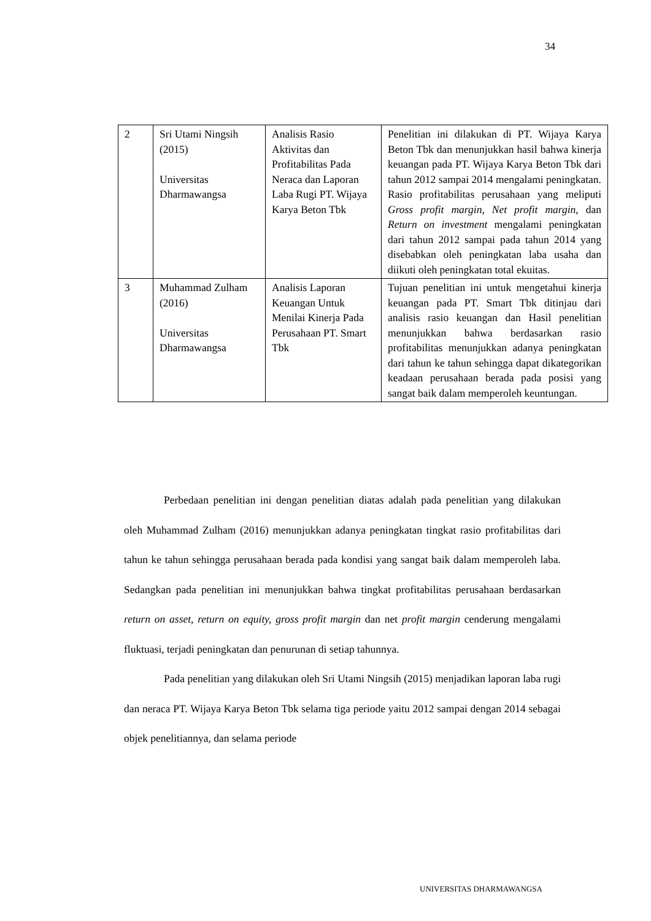34
| 2 | Sri Utami Ningsih (2015) Universitas Dharmawangsa | Analisis Rasio Aktivitas dan Profitabilitas Pada Neraca dan Laporan Laba Rugi PT. Wijaya Karya Beton Tbk | Penelitian ini dilakukan di PT. Wijaya Karya Beton Tbk dan menunjukkan hasil bahwa kinerja keuangan pada PT. Wijaya Karya Beton Tbk dari tahun 2012 sampai 2014 mengalami peningkatan. Rasio profitabilitas perusahaan yang meliputi Gross profit margin, Net profit margin , dan Return on investment mengalami peningkatan dari tahun 2012 sampai pada tahun 2014 yang disebabkan oleh peningkatan laba usaha dan diikuti oleh peningkatan total ekuitas. |
| 3 | Muhammad Zulham (2016) Universitas Dharmawangsa | Analisis Laporan Keuangan Untuk Menilai Kinerja Pada Perusahaan PT. Smart Tbk | Tujuan penelitian ini untuk mengetahui kinerja keuangan pada PT. Smart Tbk ditinjau dari analisis rasio keuangan dan Hasil penelitian menunjukkan bahwa berdasarkan rasio profitabilitas menunjukkan adanya peningkatan dari tahun ke tahun sehingga dapat dikategorikan keadaan perusahaan berada pada posisi yang sangat baik dalam memperoleh keuntungan. |
Perbedaan penelitian ini dengan penelitian diatas adalah pada penelitian yang dilakukan oleh Muhammad Zulham (2016) menunjukkan adanya peningkatan tingkat rasio profitabilitas dari tahun ke tahun sehingga perusahaan berada pada kondisi yang sangat baik dalam memperoleh laba. Sedangkan pada penelitian ini menunjukkan bahwa tingkat profitabilitas perusahaan berdasarkan return on asset, return on equity, gross profit margin dan net profit margin cenderung mengalami fluktuasi, terjadi peningkatan dan penurunan di setiap tahunnya.
Pada penelitian yang dilakukan oleh Sri Utami Ningsih (2015) menjadikan laporan laba rugi dan neraca PT. Wijaya Karya Beton Tbk selama tiga periode yaitu 2012 sampai dengan 2014 sebagai objek penelitiannya, dan selama periode
UNIVERSITAS DHARMAWANGSA